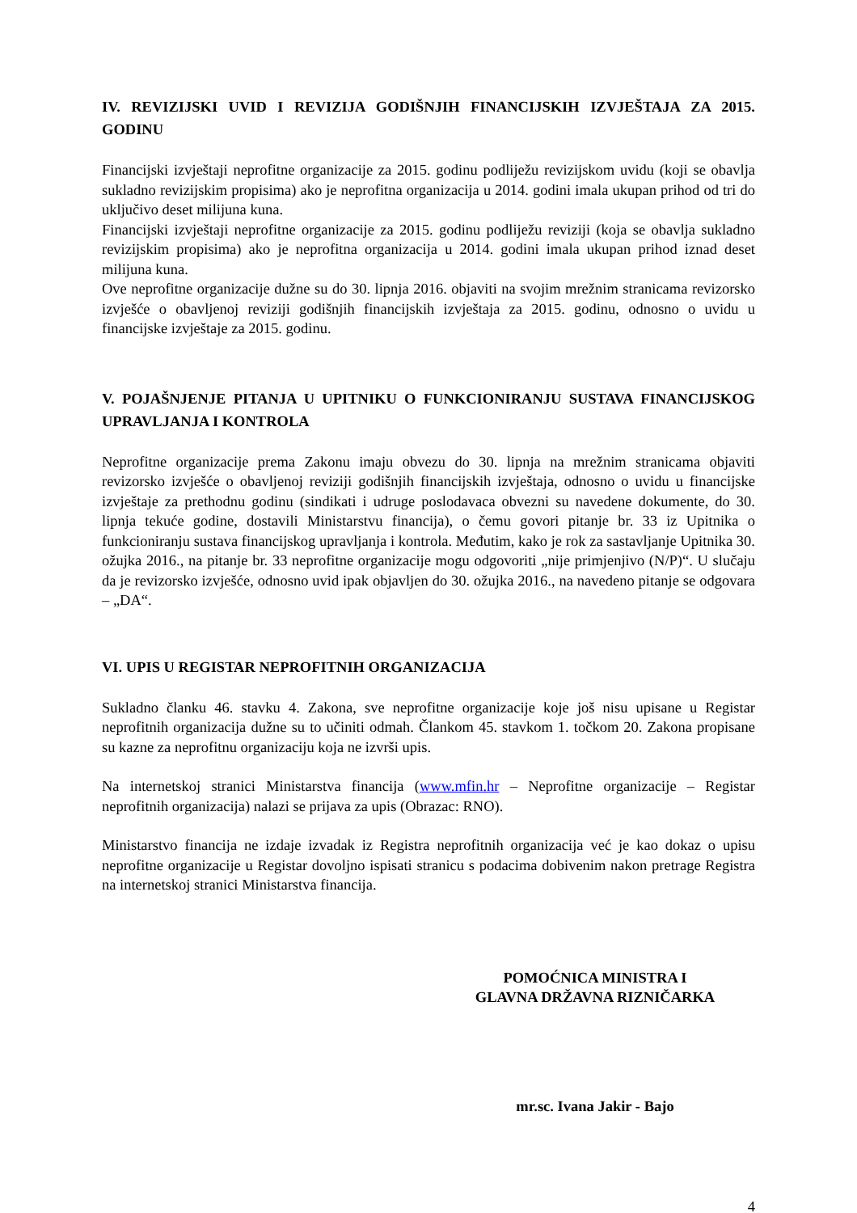IV. REVIZIJSKI UVID I REVIZIJA GODIŠNJIH FINANCIJSKIH IZVJEŠTAJA ZA 2015. GODINU
Financijski izvještaji neprofitne organizacije za 2015. godinu podliježu revizijskom uvidu (koji se obavlja sukladno revizijskim propisima) ako je neprofitna organizacija u 2014. godini imala ukupan prihod od tri do uključivo deset milijuna kuna.
Financijski izvještaji neprofitne organizacije za 2015. godinu podliježu reviziji (koja se obavlja sukladno revizijskim propisima) ako je neprofitna organizacija u 2014. godini imala ukupan prihod iznad deset milijuna kuna.
Ove neprofitne organizacije dužne su do 30. lipnja 2016. objaviti na svojim mrežnim stranicama revizorsko izvješće o obavljenoj reviziji godišnjih financijskih izvještaja za 2015. godinu, odnosno o uvidu u financijske izvještaje za 2015. godinu.
V. POJAŠNJENJE PITANJA U UPITNIKU O FUNKCIONIRANJU SUSTAVA FINANCIJSKOG UPRAVLJANJA I KONTROLA
Neprofitne organizacije prema Zakonu imaju obvezu do 30. lipnja na mrežnim stranicama objaviti revizorsko izvješće o obavljenoj reviziji godišnjih financijskih izvještaja, odnosno o uvidu u financijske izvještaje za prethodnu godinu (sindikati i udruge poslodavaca obvezni su navedene dokumente, do 30. lipnja tekuće godine, dostavili Ministarstvu financija), o čemu govori pitanje br. 33 iz Upitnika o funkcioniranju sustava financijskog upravljanja i kontrola. Međutim, kako je rok za sastavljanje Upitnika 30. ožujka 2016., na pitanje br. 33 neprofitne organizacije mogu odgovoriti „nije primjenjivo (N/P)“. U slučaju da je revizorsko izvješće, odnosno uvid ipak objavljen do 30. ožujka 2016., na navedeno pitanje se odgovara – „DA“.
VI. UPIS U REGISTAR NEPROFITNIH ORGANIZACIJA
Sukladno članku 46. stavku 4. Zakona, sve neprofitne organizacije koje još nisu upisane u Registar neprofitnih organizacija dužne su to učiniti odmah. Člankom 45. stavkom 1. točkom 20. Zakona propisane su kazne za neprofitnu organizaciju koja ne izvrši upis.
Na internetskoj stranici Ministarstva financija (www.mfin.hr – Neprofitne organizacije – Registar neprofitnih organizacija) nalazi se prijava za upis (Obrazac: RNO).
Ministarstvo financija ne izdaje izvadak iz Registra neprofitnih organizacija već je kao dokaz o upisu neprofitne organizacije u Registar dovoljno ispisati stranicu s podacima dobivenim nakon pretrage Registra na internetskoj stranici Ministarstva financija.
POMOĆNICA MINISTRA I
GLAVNA DRŽAVNA RIZNIČARKA
mr.sc. Ivana Jakir - Bajo
4